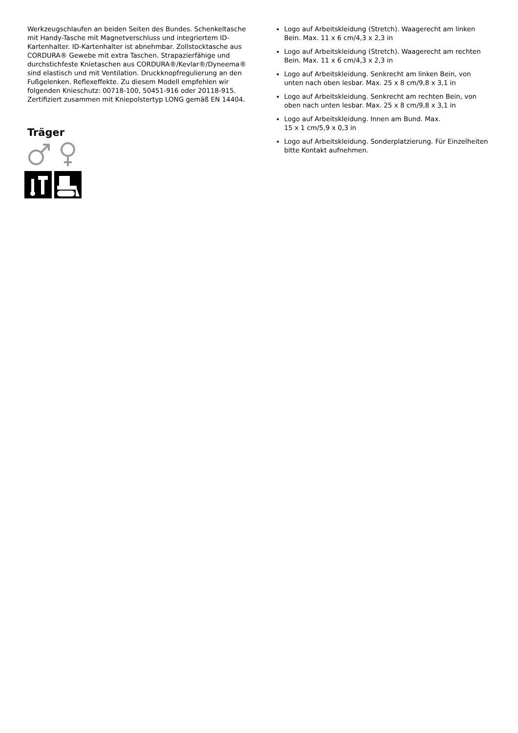Werkzeugschlaufen an beiden Seiten des Bundes. Schenkeltasche mit Handy-Tasche mit Magnetverschluss und integriertem ID-Kartenhalter. ID-Kartenhalter ist abnehmbar. Zollstocktasche aus CORDURA® Gewebe mit extra Taschen. Strapazierfähige und durchstichfeste Knietaschen aus CORDURA®/Kevlar®/Dyneema® sind elastisch und mit Ventilation. Druckknopfregulierung an den Fußgelenken. Reflexeffekte. Zu diesem Modell empfehlen wir folgenden Knieschutz: 00718-100, 50451-916 oder 20118-915. Zertifiziert zusammen mit Kniepolstertyp LONG gemäß EN 14404.
Träger
Logo auf Arbeitskleidung (Stretch). Waagerecht am linken Bein. Max. 11 x 6 cm/4,3 x 2,3 in
Logo auf Arbeitskleidung (Stretch). Waagerecht am rechten Bein. Max. 11 x 6 cm/4,3 x 2,3 in
Logo auf Arbeitskleidung. Senkrecht am linken Bein, von unten nach oben lesbar. Max. 25 x 8 cm/9,8 x 3,1 in
Logo auf Arbeitskleidung. Senkrecht am rechten Bein, von oben nach unten lesbar. Max. 25 x 8 cm/9,8 x 3,1 in
Logo auf Arbeitskleidung. Innen am Bund. Max.
15 x 1 cm/5,9 x 0,3 in
Logo auf Arbeitskleidung. Sonderplatzierung. Für Einzelheiten bitte Kontakt aufnehmen.